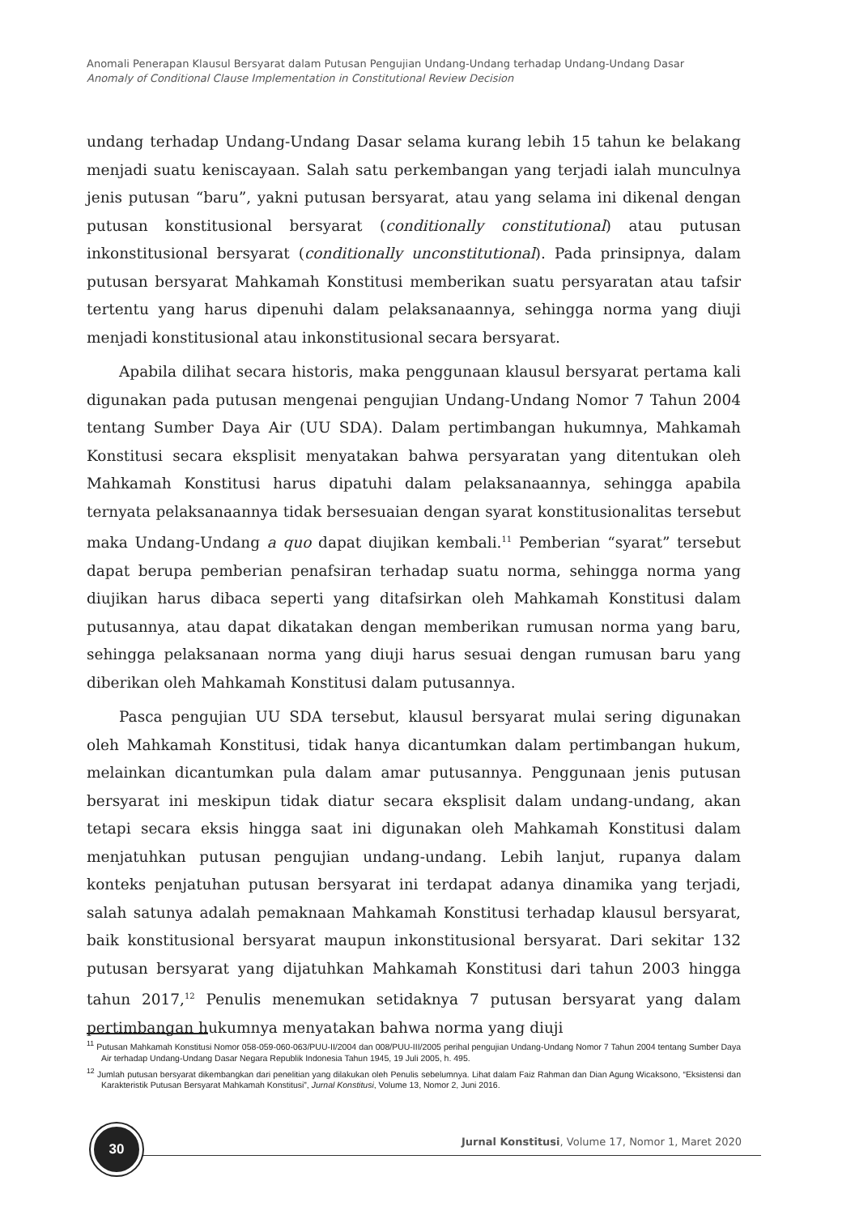Anomali Penerapan Klausul Bersyarat dalam Putusan Pengujian Undang-Undang terhadap Undang-Undang Dasar
Anomaly of Conditional Clause Implementation in Constitutional Review Decision
undang terhadap Undang-Undang Dasar selama kurang lebih 15 tahun ke belakang menjadi suatu keniscayaan. Salah satu perkembangan yang terjadi ialah munculnya jenis putusan “baru”, yakni putusan bersyarat, atau yang selama ini dikenal dengan putusan konstitusional bersyarat (conditionally constitutional) atau putusan inkonstitusional bersyarat (conditionally unconstitutional). Pada prinsipnya, dalam putusan bersyarat Mahkamah Konstitusi memberikan suatu persyaratan atau tafsir tertentu yang harus dipenuhi dalam pelaksanaannya, sehingga norma yang diuji menjadi konstitusional atau inkonstitusional secara bersyarat.
Apabila dilihat secara historis, maka penggunaan klausul bersyarat pertama kali digunakan pada putusan mengenai pengujian Undang-Undang Nomor 7 Tahun 2004 tentang Sumber Daya Air (UU SDA). Dalam pertimbangan hukumnya, Mahkamah Konstitusi secara eksplisit menyatakan bahwa persyaratan yang ditentukan oleh Mahkamah Konstitusi harus dipatuhi dalam pelaksanaannya, sehingga apabila ternyata pelaksanaannya tidak bersesuaian dengan syarat konstitusionalitas tersebut maka Undang-Undang a quo dapat diujikan kembali.<sup>11</sup> Pemberian “syarat” tersebut dapat berupa pemberian penafsiran terhadap suatu norma, sehingga norma yang diujikan harus dibaca seperti yang ditafsirkan oleh Mahkamah Konstitusi dalam putusannya, atau dapat dikatakan dengan memberikan rumusan norma yang baru, sehingga pelaksanaan norma yang diuji harus sesuai dengan rumusan baru yang diberikan oleh Mahkamah Konstitusi dalam putusannya.
Pasca pengujian UU SDA tersebut, klausul bersyarat mulai sering digunakan oleh Mahkamah Konstitusi, tidak hanya dicantumkan dalam pertimbangan hukum, melainkan dicantumkan pula dalam amar putusannya. Penggunaan jenis putusan bersyarat ini meskipun tidak diatur secara eksplisit dalam undang-undang, akan tetapi secara eksis hingga saat ini digunakan oleh Mahkamah Konstitusi dalam menjatuhkan putusan pengujian undang-undang. Lebih lanjut, rupanya dalam konteks penjatuhan putusan bersyarat ini terdapat adanya dinamika yang terjadi, salah satunya adalah pemaknaan Mahkamah Konstitusi terhadap klausul bersyarat, baik konstitusional bersyarat maupun inkonstitusional bersyarat. Dari sekitar 132 putusan bersyarat yang dijatuhkan Mahkamah Konstitusi dari tahun 2003 hingga tahun 2017,<sup>12</sup> Penulis menemukan setidaknya 7 putusan bersyarat yang dalam pertimbangan hukumnya menyatakan bahwa norma yang diuji
<sup>11</sup> Putusan Mahkamah Konstitusi Nomor 058-059-060-063/PUU-II/2004 dan 008/PUU-III/2005 perihal pengujian Undang-Undang Nomor 7 Tahun 2004 tentang Sumber Daya Air terhadap Undang-Undang Dasar Negara Republik Indonesia Tahun 1945, 19 Juli 2005, h. 495.
<sup>12</sup> Jumlah putusan bersyarat dikembangkan dari penelitian yang dilakukan oleh Penulis sebelumnya. Lihat dalam Faiz Rahman dan Dian Agung Wicaksono, “Eksistensi dan Karakteristik Putusan Bersyarat Mahkamah Konstitusi”, Jurnal Konstitusi, Volume 13, Nomor 2, Juni 2016.
30
Jurnal Konstitusi, Volume 17, Nomor 1, Maret 2020